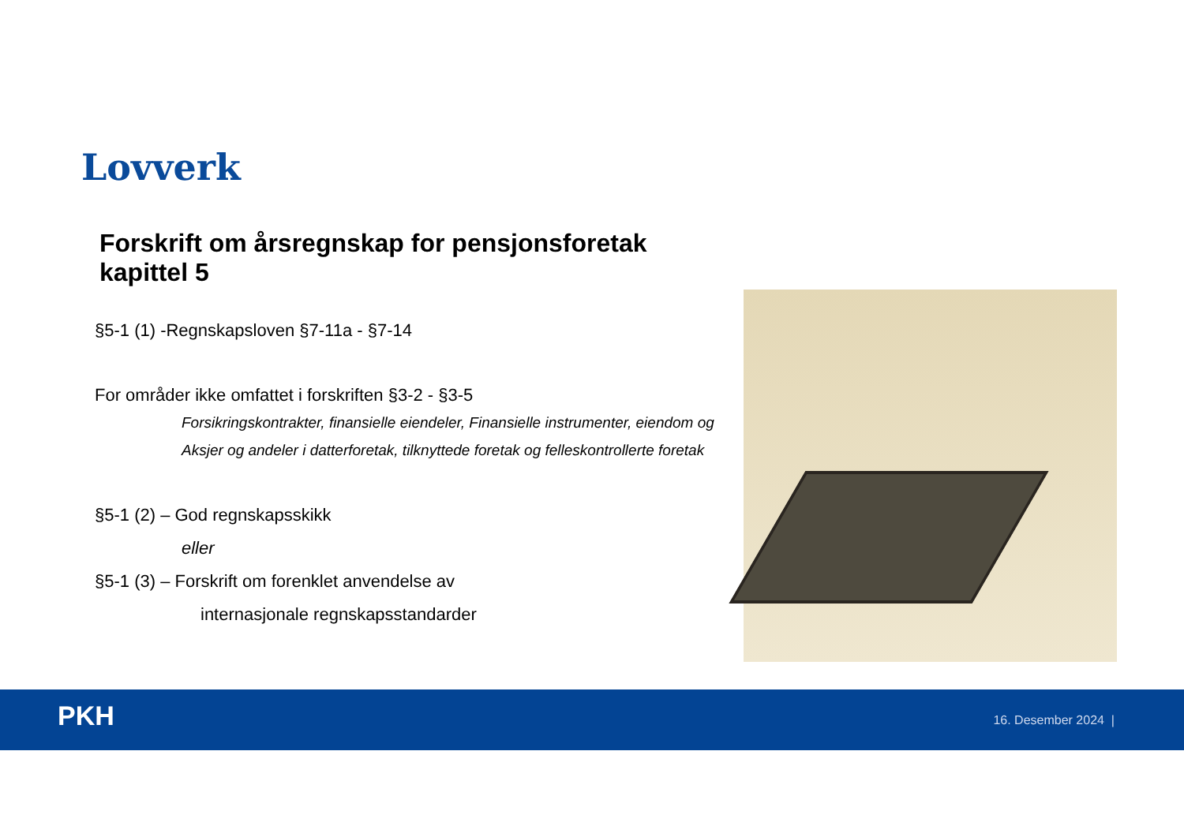Lovverk
Forskrift om årsregnskap for pensjonsforetak kapittel 5
§5-1 (1) -Regnskapsloven §7-11a - §7-14
For områder ikke omfattet i forskriften §3-2 - §3-5
Forsikringskontrakter, finansielle eiendeler, Finansielle instrumenter, eiendom og Aksjer og andeler i datterforetak, tilknyttede foretak og felleskontrollerte foretak
§5-1 (2) – God regnskapsskikk
eller
§5-1 (3) – Forskrift om forenklet anvendelse av
internasjonale regnskapsstandarder
PKH 16. Desember 2024 |